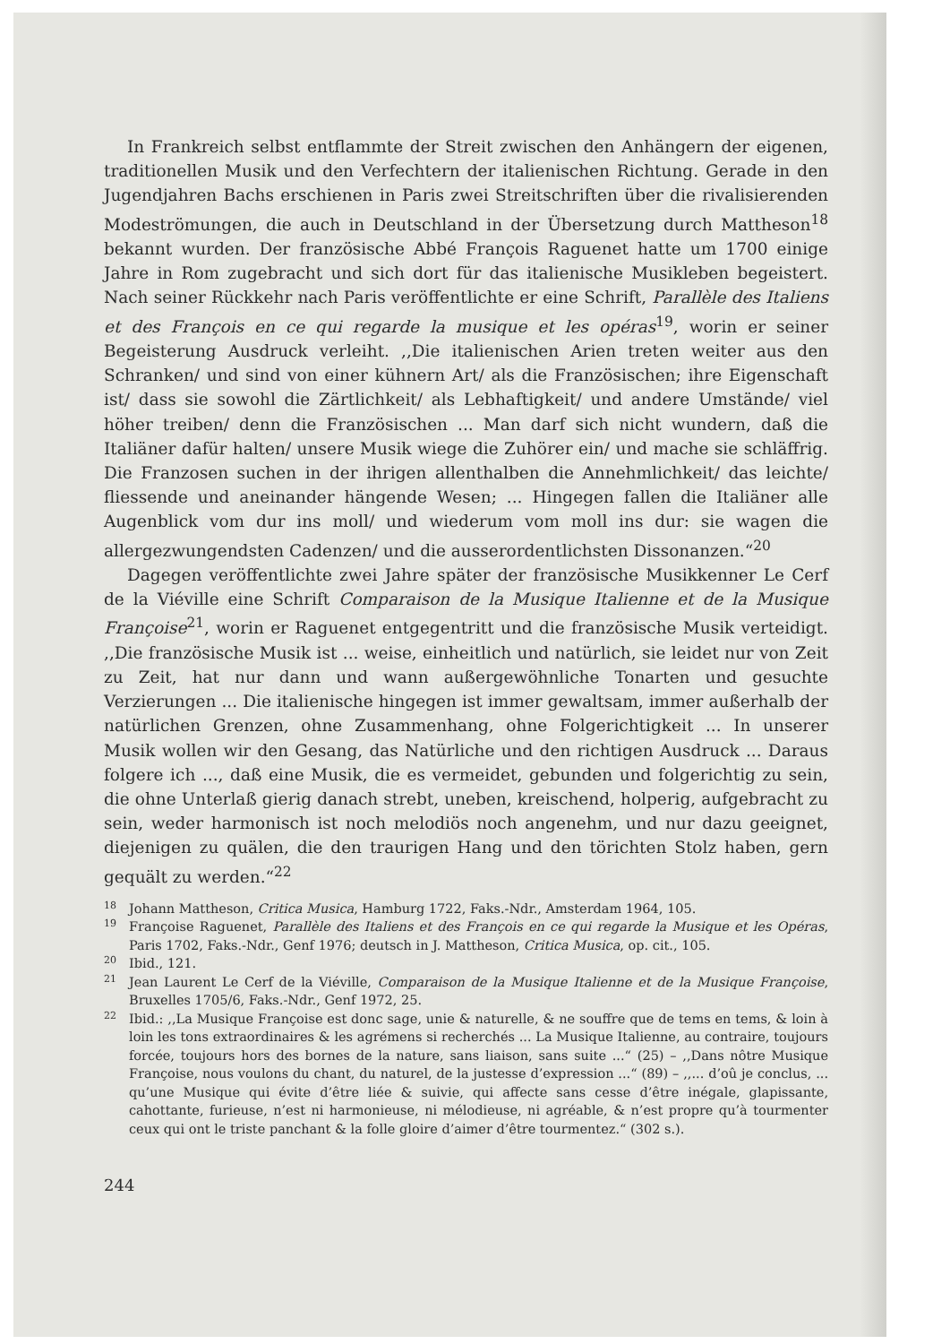In Frankreich selbst entflammte der Streit zwischen den Anhängern der eigenen, traditionellen Musik und den Verfechtern der italienischen Richtung. Gerade in den Jugendjahren Bachs erschienen in Paris zwei Streitschriften über die rivalisierenden Modeströmungen, die auch in Deutschland in der Übersetzung durch Mattheson<sup>18</sup> bekannt wurden. Der französische Abbé François Raguenet hatte um 1700 einige Jahre in Rom zugebracht und sich dort für das italienische Musikleben begeistert. Nach seiner Rückkehr nach Paris veröffentlichte er eine Schrift, Parallèle des Italiens et des François en ce qui regarde la musique et les opéras<sup>19</sup>, worin er seiner Begeisterung Ausdruck verleiht. ,,Die italienischen Arien treten weiter aus den Schranken/ und sind von einer kühnern Art/ als die Französischen; ihre Eigenschaft ist/ dass sie sowohl die Zärtlichkeit/ als Lebhaftigkeit/ und andere Umstände/ viel höher treiben/ denn die Französischen ... Man darf sich nicht wundern, daß die Italiäner dafür halten/ unsere Musik wiege die Zuhörer ein/ und mache sie schläffrig. Die Franzosen suchen in der ihrigen allenthalben die Annehmlichkeit/ das leichte/ fliessende und aneinander hängende Wesen; ... Hingegen fallen die Italiäner alle Augenblick vom dur ins moll/ und wiederum vom moll ins dur: sie wagen die allergezwungendsten Cadenzen/ und die ausserordentlichsten Dissonanzen.“<sup>20</sup>
Dagegen veröffentlichte zwei Jahre später der französische Musikkenner Le Cerf de la Viéville eine Schrift Comparaison de la Musique Italienne et de la Musique Françoise<sup>21</sup>, worin er Raguenet entgegentritt und die französische Musik verteidigt. ,,Die französische Musik ist ... weise, einheitlich und natürlich, sie leidet nur von Zeit zu Zeit, hat nur dann und wann außergewöhnliche Tonarten und gesuchte Verzierungen ... Die italienische hingegen ist immer gewaltsam, immer außerhalb der natürlichen Grenzen, ohne Zusammenhang, ohne Folgerichtigkeit ... In unserer Musik wollen wir den Gesang, das Natürliche und den richtigen Ausdruck ... Daraus folgere ich ..., daß eine Musik, die es vermeidet, gebunden und folgerichtig zu sein, die ohne Unterlaß gierig danach strebt, uneben, kreischend, holperig, aufgebracht zu sein, weder harmonisch ist noch melodiös noch angenehm, und nur dazu geeignet, diejenigen zu quälen, die den traurigen Hang und den törichten Stolz haben, gern gequält zu werden.“<sup>22</sup>
18 Johann Mattheson, Critica Musica, Hamburg 1722, Faks.-Ndr., Amsterdam 1964, 105.
19 Françoise Raguenet, Parallèle des Italiens et des François en ce qui regarde la Musique et les Opéras, Paris 1702, Faks.-Ndr., Genf 1976; deutsch in J. Mattheson, Critica Musica, op. cit., 105.
20 Ibid., 121.
21 Jean Laurent Le Cerf de la Viéville, Comparaison de la Musique Italienne et de la Musique Françoise, Bruxelles 1705/6, Faks.-Ndr., Genf 1972, 25.
22 Ibid.: ,,La Musique Françoise est donc sage, unie & naturelle, & ne souffre que de tems en tems, & loin à loin les tons extraordinaires & les agrémens si recherchés ... La Musique Italienne, au contraire, toujours forcée, toujours hors des bornes de la nature, sans liaison, sans suite ...“ (25) – ,,Dans nôtre Musique Françoise, nous voulons du chant, du naturel, de la justesse d’expression ...“ (89) – ,,... d’oû je conclus, ... qu’une Musique qui évite d’être liée & suivie, qui affecte sans cesse d’être inégale, glapissante, cahottante, furieuse, n’est ni harmonieuse, ni mélodieuse, ni agréable, & n’est propre qu’à tourmenter ceux qui ont le triste panchant & la folle gloire d’aimer d’être tourmentez.“ (302 s.).
244